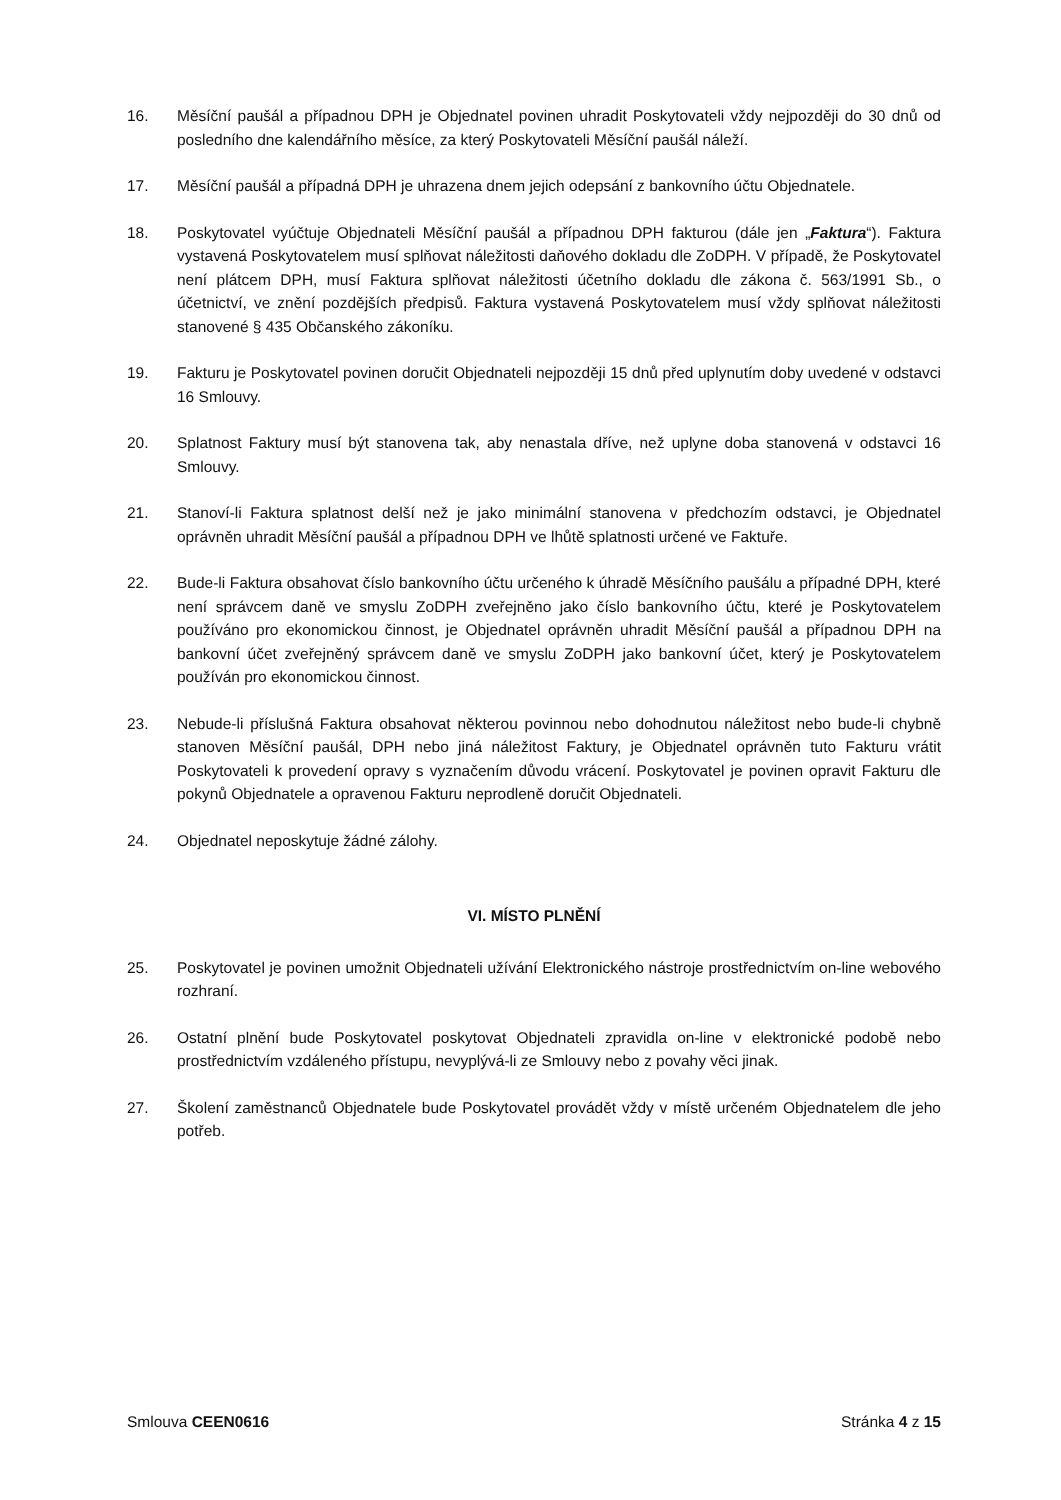16. Měsíční paušál a případnou DPH je Objednatel povinen uhradit Poskytovateli vždy nejpozději do 30 dnů od posledního dne kalendářního měsíce, za který Poskytovateli Měsíční paušál náleží.
17. Měsíční paušál a případná DPH je uhrazena dnem jejich odepsání z bankovního účtu Objednatele.
18. Poskytovatel vyúčtuje Objednateli Měsíční paušál a případnou DPH fakturou (dále jen „Faktura“). Faktura vystavená Poskytovatelem musí splňovat náležitosti daňového dokladu dle ZoDPH. V případě, že Poskytovatel není plátcem DPH, musí Faktura splňovat náležitosti účetního dokladu dle zákona č. 563/1991 Sb., o účetnictví, ve znění pozdějších předpisů. Faktura vystavená Poskytovatelem musí vždy splňovat náležitosti stanovené § 435 Občanského zákoníku.
19. Fakturu je Poskytovatel povinen doručit Objednateli nejpozději 15 dnů před uplynutím doby uvedené v odstavci 16 Smlouvy.
20. Splatnost Faktury musí být stanovena tak, aby nenastala dříve, než uplyne doba stanovená v odstavci 16 Smlouvy.
21. Stanoví-li Faktura splatnost delší než je jako minimální stanovena v předchozím odstavci, je Objednatel oprávněn uhradit Měsíční paušál a případnou DPH ve lhůtě splatnosti určené ve Faktuře.
22. Bude-li Faktura obsahovat číslo bankovního účtu určeného k úhradě Měsíčního paušálu a případné DPH, které není správcem daně ve smyslu ZoDPH zveřejněno jako číslo bankovního účtu, které je Poskytovatelem používáno pro ekonomickou činnost, je Objednatel oprávněn uhradit Měsíční paušál a případnou DPH na bankovní účet zveřejněný správcem daně ve smyslu ZoDPH jako bankovní účet, který je Poskytovatelem používán pro ekonomickou činnost.
23. Nebude-li příslušná Faktura obsahovat některou povinnou nebo dohodnutou náležitost nebo bude-li chybně stanoven Měsíční paušál, DPH nebo jiná náležitost Faktury, je Objednatel oprávněn tuto Fakturu vrátit Poskytovateli k provedení opravy s vyznačením důvodu vrácení. Poskytovatel je povinen opravit Fakturu dle pokynů Objednatele a opravenou Fakturu neprodleně doručit Objednateli.
24. Objednatel neposkytuje žádné zálohy.
VI. MÍSTO PLNĚNÍ
25. Poskytovatel je povinen umožnit Objednateli užívání Elektronického nástroje prostřednictvím on-line webového rozhraní.
26. Ostatní plnění bude Poskytovatel poskytovat Objednateli zpravidla on-line v elektronické podobě nebo prostřednictvím vzdáleného přístupu, nevyplývá-li ze Smlouvy nebo z povahy věci jinak.
27. Školení zaměstnanců Objednatele bude Poskytovatel provádět vždy v místě určeném Objednatelem dle jeho potřeb.
Smlouva CEEN0616 Stránka 4 z 15